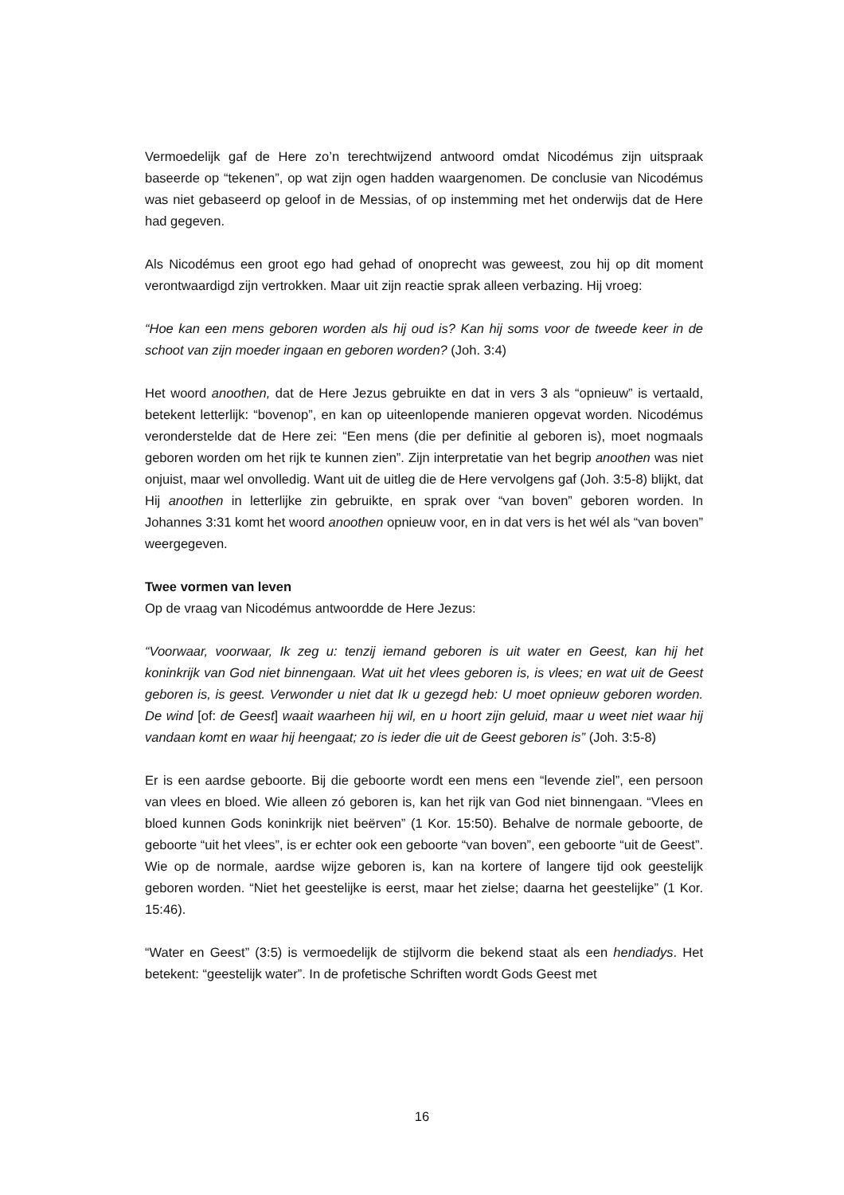Vermoedelijk gaf de Here zo’n terechtwijzend antwoord omdat Nicodémus zijn uitspraak baseerde op “tekenen”, op wat zijn ogen hadden waargenomen. De conclusie van Nicodémus was niet gebaseerd op geloof in de Messias, of op instemming met het onderwijs dat de Here had gegeven.
Als Nicodémus een groot ego had gehad of onoprecht was geweest, zou hij op dit moment verontwaardigd zijn vertrokken. Maar uit zijn reactie sprak alleen verbazing. Hij vroeg:
“Hoe kan een mens geboren worden als hij oud is? Kan hij soms voor de tweede keer in de schoot van zijn moeder ingaan en geboren worden? (Joh. 3:4)
Het woord anoothen, dat de Here Jezus gebruikte en dat in vers 3 als “opnieuw” is vertaald, betekent letterlijk: “bovenop”, en kan op uiteenlopende manieren opgevat worden. Nicodémus veronderstelde dat de Here zei: “Een mens (die per definitie al geboren is), moet nogmaals geboren worden om het rijk te kunnen zien”. Zijn interpretatie van het begrip anoothen was niet onjuist, maar wel onvolledig. Want uit de uitleg die de Here vervolgens gaf (Joh. 3:5-8) blijkt, dat Hij anoothen in letterlijke zin gebruikte, en sprak over “van boven” geboren worden. In Johannes 3:31 komt het woord anoothen opnieuw voor, en in dat vers is het wél als “van boven” weergegeven.
Twee vormen van leven
Op de vraag van Nicodémus antwoordde de Here Jezus:
“Voorwaar, voorwaar, Ik zeg u: tenzij iemand geboren is uit water en Geest, kan hij het koninkrijk van God niet binnengaan. Wat uit het vlees geboren is, is vlees; en wat uit de Geest geboren is, is geest. Verwonder u niet dat Ik u gezegd heb: U moet opnieuw geboren worden. De wind [of: de Geest] waait waarheen hij wil, en u hoort zijn geluid, maar u weet niet waar hij vandaan komt en waar hij heengaat; zo is ieder die uit de Geest geboren is” (Joh. 3:5-8)
Er is een aardse geboorte. Bij die geboorte wordt een mens een “levende ziel”, een persoon van vlees en bloed. Wie alleen zó geboren is, kan het rijk van God niet binnengaan. “Vlees en bloed kunnen Gods koninkrijk niet beërven” (1 Kor. 15:50). Behalve de normale geboorte, de geboorte “uit het vlees”, is er echter ook een geboorte “van boven”, een geboorte “uit de Geest”. Wie op de normale, aardse wijze geboren is, kan na kortere of langere tijd ook geestelijk geboren worden. “Niet het geestelijke is eerst, maar het zielse; daarna het geestelijke” (1 Kor. 15:46).
“Water en Geest” (3:5) is vermoedelijk de stijlvorm die bekend staat als een hendiadys. Het betekent: “geestelijk water”. In de profetische Schriften wordt Gods Geest met
16